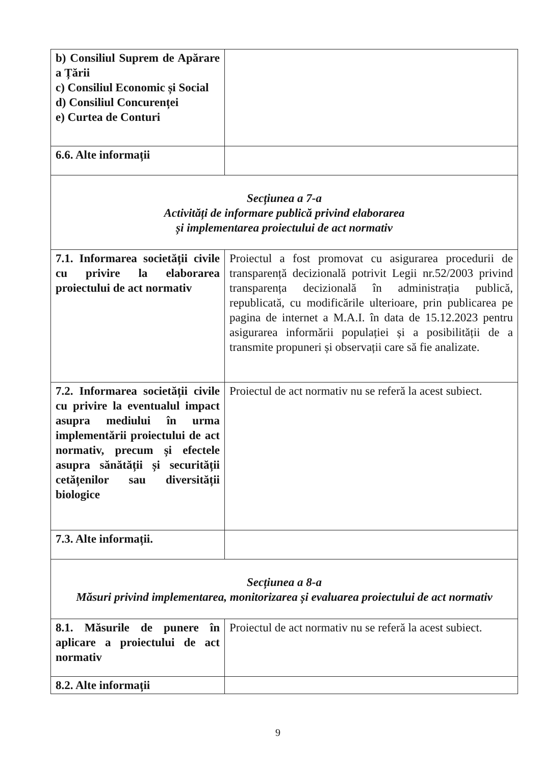| b) Consiliul Suprem de Apărare a Țării c) Consiliul Economic și Social d) Consiliul Concurenței e) Curtea de Conturi | |
| 6.6. Alte informații | |
| Secțiunea a 7-a Activități de informare publică privind elaborarea și implementarea proiectului de act normativ | |
| 7.1. Informarea societății civile cu privire la elaborarea proiectului de act normativ | Proiectul a fost promovat cu asigurarea procedurii de transparență decizională potrivit Legii nr.52/2003 privind transparența decizională în administrația publică, republicată, cu modificările ulterioare, prin publicarea pe pagina de internet a M.A.I. în data de 15.12.2023 pentru asigurarea informării populației și a posibilității de a transmite propuneri și observații care să fie analizate. |
| 7.2. Informarea societății civile cu privire la eventualul impact asupra mediului în urma implementării proiectului de act normativ, precum și efectele asupra sănătății și securității cetățenilor sau diversității biologice | Proiectul de act normativ nu se referă la acest subiect. |
| 7.3. Alte informații. | |
| Secțiunea a 8-a Măsuri privind implementarea, monitorizarea și evaluarea proiectului de act normativ | |
| 8.1. Măsurile de punere în aplicare a proiectului de act normativ | Proiectul de act normativ nu se referă la acest subiect. |
| 8.2. Alte informații | |
9